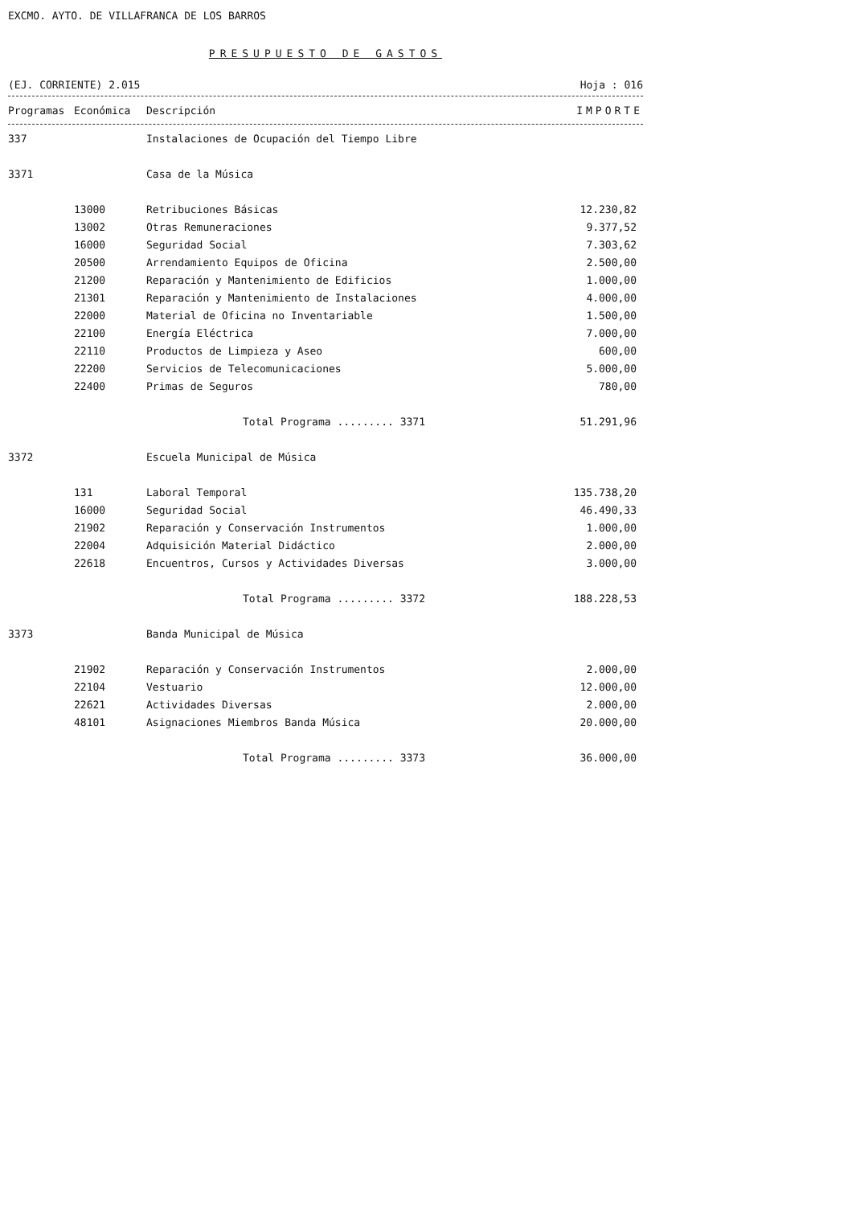EXCMO. AYTO. DE VILLAFRANCA DE LOS BARROS
PRESUPUESTO DE GASTOS
(EJ. CORRIENTE) 2.015 Hoja : 016
| Programas | Económica | Descripción | IMPORTE |
| --- | --- | --- | --- |
| 337 | | Instalaciones de Ocupación del Tiempo Libre | |
| 3371 | | Casa de la Música | |
| | 13000 | Retribuciones Básicas | 12.230,82 |
| | 13002 | Otras Remuneraciones | 9.377,52 |
| | 16000 | Seguridad Social | 7.303,62 |
| | 20500 | Arrendamiento Equipos de Oficina | 2.500,00 |
| | 21200 | Reparación y Mantenimiento de Edificios | 1.000,00 |
| | 21301 | Reparación y Mantenimiento de Instalaciones | 4.000,00 |
| | 22000 | Material de Oficina no Inventariable | 1.500,00 |
| | 22100 | Energía Eléctrica | 7.000,00 |
| | 22110 | Productos de Limpieza y Aseo | 600,00 |
| | 22200 | Servicios de Telecomunicaciones | 5.000,00 |
| | 22400 | Primas de Seguros | 780,00 |
| | | Total Programa ......... 3371 | 51.291,96 |
| 3372 | | Escuela Municipal de Música | |
| | 131 | Laboral Temporal | 135.738,20 |
| | 16000 | Seguridad Social | 46.490,33 |
| | 21902 | Reparación y Conservación Instrumentos | 1.000,00 |
| | 22004 | Adquisición Material Didáctico | 2.000,00 |
| | 22618 | Encuentros, Cursos y Actividades Diversas | 3.000,00 |
| | | Total Programa ......... 3372 | 188.228,53 |
| 3373 | | Banda Municipal de Música | |
| | 21902 | Reparación y Conservación Instrumentos | 2.000,00 |
| | 22104 | Vestuario | 12.000,00 |
| | 22621 | Actividades Diversas | 2.000,00 |
| | 48101 | Asignaciones Miembros Banda Música | 20.000,00 |
| | | Total Programa ......... 3373 | 36.000,00 |